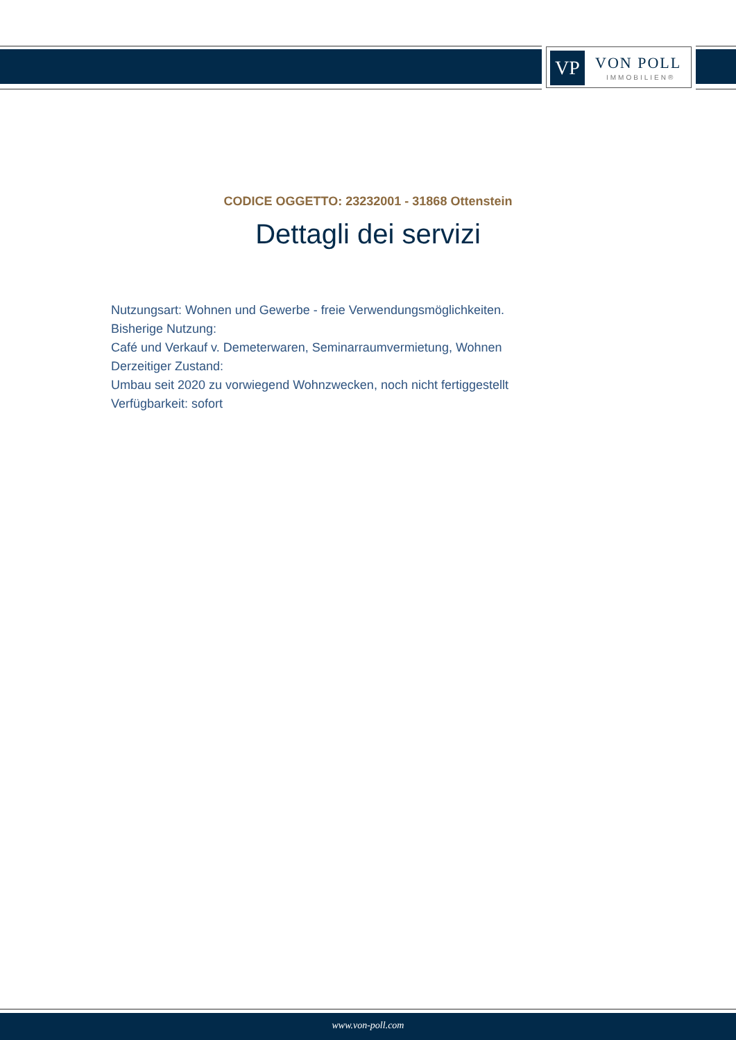VP VON POLL
IMMOBILIEN®
CODICE OGGETTO: 23232001 - 31868 Ottenstein
Dettagli dei servizi
Nutzungsart: Wohnen und Gewerbe - freie Verwendungsmöglichkeiten.
Bisherige Nutzung:
Café und Verkauf v. Demeterwaren, Seminarraumvermietung, Wohnen
Derzeitiger Zustand:
Umbau seit 2020 zu vorwiegend Wohnzwecken, noch nicht fertiggestellt
Verfügbarkeit: sofort
www.von-poll.com